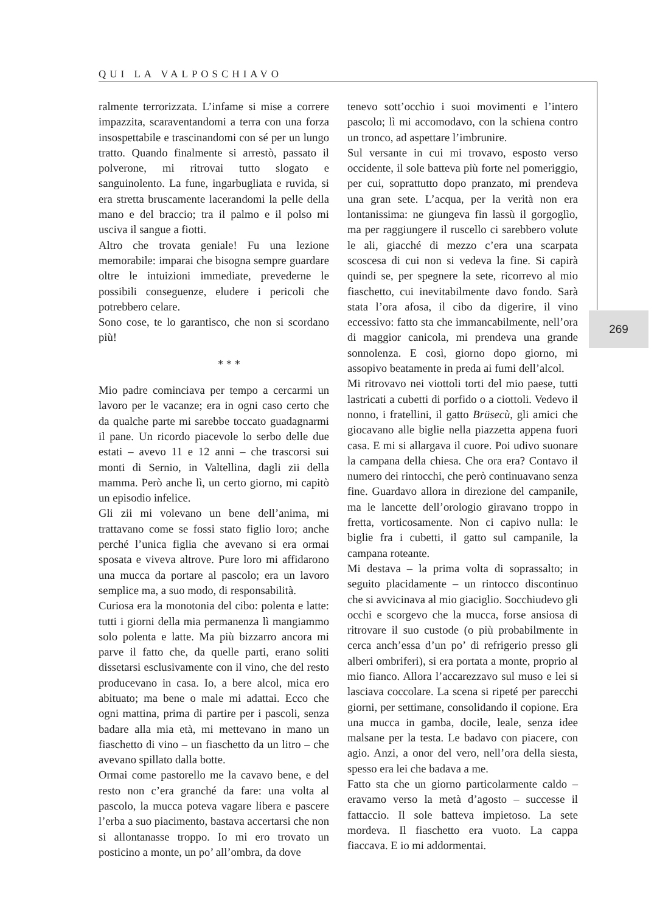QUI LA VALPOSCHIAVO
269
ralmente terrorizzata. L’infame si mise a correre impazzita, scaraventandomi a terra con una forza insospettabile e trascinandomi con sé per un lungo tratto. Quando finalmente si arrestò, passato il polverone, mi ritrovai tutto slogato e sanguinolento. La fune, ingarbugliata e ruvida, si era stretta bruscamente lacerandomi la pelle della mano e del braccio; tra il palmo e il polso mi usciva il sangue a fiotti.
Altro che trovata geniale! Fu una lezione memorabile: imparai che bisogna sempre guardare oltre le intuizioni immediate, prevederne le possibili conseguenze, eludere i pericoli che potrebbero celare.
Sono cose, te lo garantisco, che non si scordano più!
* * *
Mio padre cominciava per tempo a cercarmi un lavoro per le vacanze; era in ogni caso certo che da qualche parte mi sarebbe toccato guadagnarmi il pane. Un ricordo piacevole lo serbo delle due estati – avevo 11 e 12 anni – che trascorsi sui monti di Sernio, in Valtellina, dagli zii della mamma. Però anche lì, un certo giorno, mi capitò un episodio infelice.
Gli zii mi volevano un bene dell’anima, mi trattavano come se fossi stato figlio loro; anche perché l’unica figlia che avevano si era ormai sposata e viveva altrove. Pure loro mi affidarono una mucca da portare al pascolo; era un lavoro semplice ma, a suo modo, di responsabilità.
Curiosa era la monotonia del cibo: polenta e latte: tutti i giorni della mia permanenza lì mangiammo solo polenta e latte. Ma più bizzarro ancora mi parve il fatto che, da quelle parti, erano soliti dissetarsi esclusivamente con il vino, che del resto producevano in casa. Io, a bere alcol, mica ero abituato; ma bene o male mi adattai. Ecco che ogni mattina, prima di partire per i pascoli, senza badare alla mia età, mi mettevano in mano un fiaschetto di vino – un fiaschetto da un litro – che avevano spillato dalla botte.
Ormai come pastorello me la cavavo bene, e del resto non c’era granché da fare: una volta al pascolo, la mucca poteva vagare libera e pascere l’erba a suo piacimento, bastava accertarsi che non si allontanasse troppo. Io mi ero trovato un posticino a monte, un po’ all’ombra, da dove
tenevo sott’occhio i suoi movimenti e l’intero pascolo; lì mi accomodavo, con la schiena contro un tronco, ad aspettare l’imbrunire.
Sul versante in cui mi trovavo, esposto verso occidente, il sole batteva più forte nel pomeriggio, per cui, soprattutto dopo pranzato, mi prendeva una gran sete. L’acqua, per la verità non era lontanissima: ne giungeva fin lassù il gorgoglìo, ma per raggiungere il ruscello ci sarebbero volute le ali, giacché di mezzo c’era una scarpata scoscesa di cui non si vedeva la fine. Si capirà quindi se, per spegnere la sete, ricorrevo al mio fiaschetto, cui inevitabilmente davo fondo. Sarà stata l’ora afosa, il cibo da digerire, il vino eccessivo: fatto sta che immancabilmente, nell’ora di maggior canicola, mi prendeva una grande sonnolenza. E così, giorno dopo giorno, mi assopivo beatamente in preda ai fumi dell’alcol.
Mi ritrovavo nei viottoli torti del mio paese, tutti lastricati a cubetti di porfido o a ciottoli. Vedevo il nonno, i fratellini, il gatto Brüsecù, gli amici che giocavano alle biglie nella piazzetta appena fuori casa. E mi si allargava il cuore. Poi udivo suonare la campana della chiesa. Che ora era? Contavo il numero dei rintocchi, che però continuavano senza fine. Guardavo allora in direzione del campanile, ma le lancette dell’orologio giravano troppo in fretta, vorticosamente. Non ci capivo nulla: le biglie fra i cubetti, il gatto sul campanile, la campana roteante.
Mi destava – la prima volta di soprassalto; in seguito placidamente – un rintocco discontinuo che si avvicinava al mio giaciglio. Socchiudevo gli occhi e scorgevo che la mucca, forse ansiosa di ritrovare il suo custode (o più probabilmente in cerca anch’essa d’un po’ di refrigerio presso gli alberi ombriferi), si era portata a monte, proprio al mio fianco. Allora l’accarezzavo sul muso e lei si lasciava coccolare. La scena si ripeté per parecchi giorni, per settimane, consolidando il copione. Era una mucca in gamba, docile, leale, senza idee malsane per la testa. Le badavo con piacere, con agio. Anzi, a onor del vero, nell’ora della siesta, spesso era lei che badava a me.
Fatto sta che un giorno particolarmente caldo – eravamo verso la metà d’agosto – successe il fattaccio. Il sole batteva impietoso. La sete mordeva. Il fiaschetto era vuoto. La cappa fiaccava. E io mi addormentai.